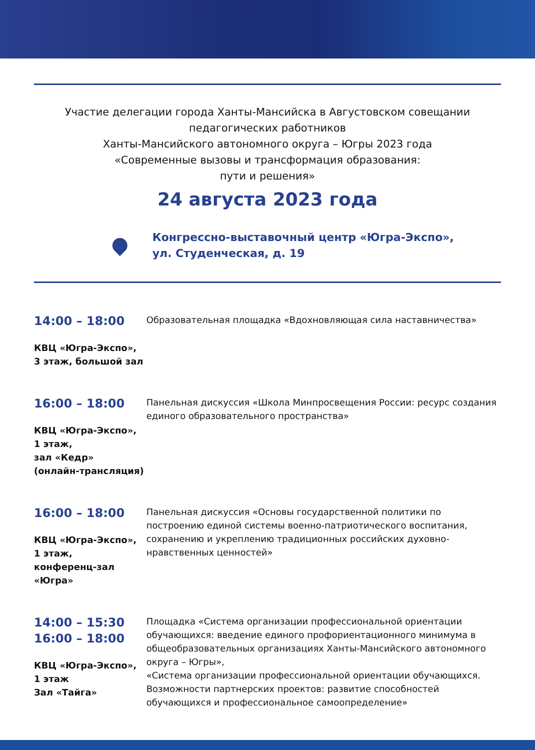Участие делегации города Ханты-Мансийска в Августовском совещании педагогических работников
Ханты-Мансийского автономного округа – Югры 2023 года
«Современные вызовы и трансформация образования:
пути и решения»
24 августа 2023 года
Конгрессно-выставочный центр «Югра-Экспо»,
ул. Студенческая, д. 19
14:00 – 18:00
КВЦ «Югра-Экспо»,
3 этаж, большой зал
Образовательная площадка «Вдохновляющая сила наставничества»
16:00 – 18:00
КВЦ «Югра-Экспо»,
1 этаж,
зал «Кедр»
(онлайн-трансляция)
Панельная дискуссия «Школа Минпросвещения России: ресурс создания единого образовательного пространства»
16:00 – 18:00
КВЦ «Югра-Экспо»,
1 этаж,
конференц-зал
«Югра»
Панельная дискуссия «Основы государственной политики по построению единой системы военно-патриотического воспитания, сохранению и укреплению традиционных российских духовно-нравственных ценностей»
14:00 – 15:30
16:00 – 18:00
КВЦ «Югра-Экспо»,
1 этаж
Зал «Тайга»
Площадка «Система организации профессиональной ориентации обучающихся: введение единого профориентационного минимума в общеобразовательных организациях Ханты-Мансийского автономного округа – Югры»,
«Система организации профессиональной ориентации обучающихся. Возможности партнерских проектов: развитие способностей обучающихся и профессиональное самоопределение»